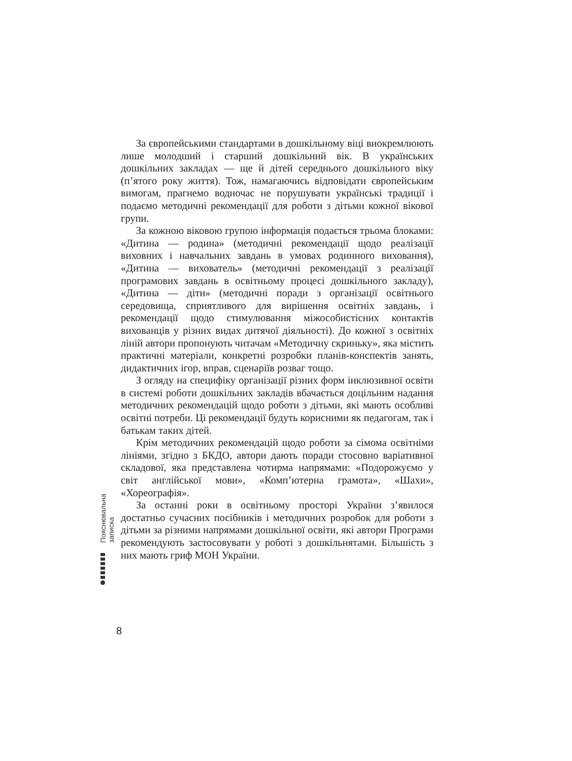За європейськими стандартами в дошкільному віці виокремлюють лише молодший і старший дошкільний вік. В українських дошкільних закладах — ще й дітей середнього дошкільного віку (п’ятого року життя). Тож, намагаючись відповідати європейським вимогам, прагнемо водночас не порушувати українські традиції і подаємо методичні рекомендації для роботи з дітьми кожної вікової групи.
За кожною віковою групою інформація подається трьома блоками: «Дитина — родина» (методичні рекомендації щодо реалізації виховних і навчальних завдань в умовах родинного виховання), «Дитина — вихователь» (методичні рекомендації з реалізації програмових завдань в освітньому процесі дошкільного закладу), «Дитина — діти» (методичні поради з організації освітнього середовища, сприятливого для вирішення освітніх завдань, і рекомендації щодо стимулювання міжособистісних контактів вихованців у різних видах дитячої діяльності). До кожної з освітніх ліній автори пропонують читачам «Методичну скриньку», яка містить практичні матеріали, конкретні розробки планів-конспектів занять, дидактичних ігор, вправ, сценаріїв розваг тощо.
З огляду на специфіку організації різних форм інклюзивної освіти в системі роботи дошкільних закладів вбачається доцільним надання методичних рекомендацій щодо роботи з дітьми, які мають особливі освітні потреби. Ці рекомендації будуть корисними як педагогам, так і батькам таких дітей.
Крім методичних рекомендацій щодо роботи за сімома освітніми лініями, згідно з БКДО, автори дають поради стосовно варіативної складової, яка представлена чотирма напрямами: «Подорожуємо у світ англійської мови», «Комп’ютерна грамота», «Шахи», «Хореографія».
За останні роки в освітньому просторі України з’явилося достатньо сучасних посібників і методичних розробок для роботи з дітьми за різними напрямами дошкільної освіти, які автори Програми рекомендують застосовувати у роботі з дошкільнятами. Більшість з них мають гриф МОН України.
Пояснювальна записка
8